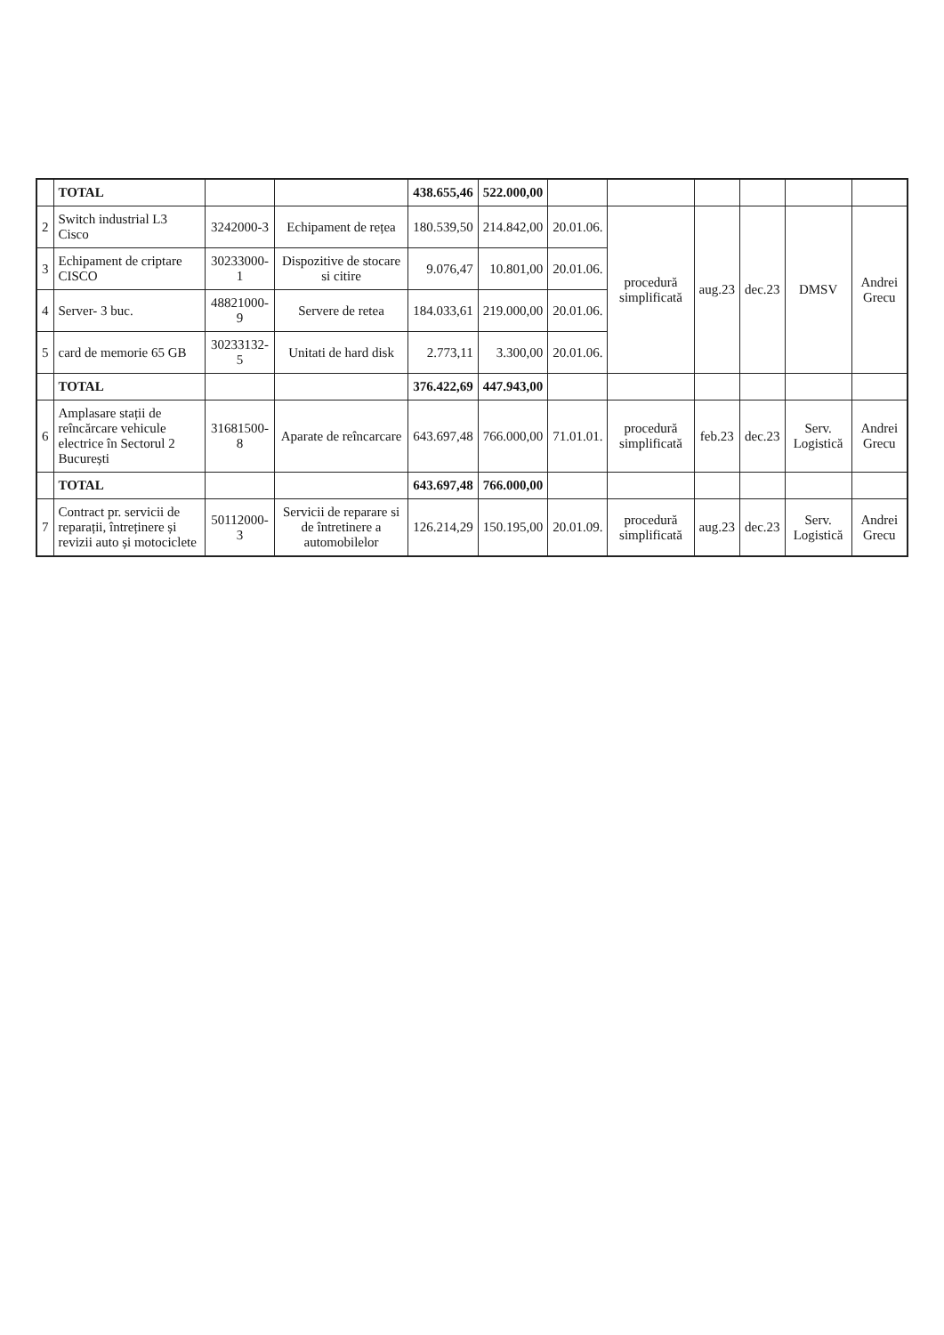| | TOTAL | | | 438.655,46 | 522.000,00 | | | | | | |
| 2 | Switch industrial L3 Cisco | 3242000-3 | Echipament de rețea | 180.539,50 | 214.842,00 | 20.01.06. | procedură simplificată | aug.23 | dec.23 | DMSV | Andrei Grecu |
| 3 | Echipament de criptare CISCO | 30233000-1 | Dispozitive de stocare si citire | 9.076,47 | 10.801,00 | 20.01.06. | | | | | |
| 4 | Server- 3 buc. | 48821000-9 | Servere de retea | 184.033,61 | 219.000,00 | 20.01.06. | | | | | |
| 5 | card de memorie 65 GB | 30233132-5 | Unitati de hard disk | 2.773,11 | 3.300,00 | 20.01.06. | | | | | |
| | TOTAL | | | 376.422,69 | 447.943,00 | | | | | | |
| 6 | Amplasare stații de reîncărcare vehicule electrice în Sectorul 2 București | 31681500-8 | Aparate de reîncarcare | 643.697,48 | 766.000,00 | 71.01.01. | procedură simplificată | feb.23 | dec.23 | Serv. Logistică | Andrei Grecu |
| | TOTAL | | | 643.697,48 | 766.000,00 | | | | | | |
| 7 | Contract pr. servicii de reparații, întreținere și revizii auto și motociclete | 50112000-3 | Servicii de reparare si de întretinere a automobilelor | 126.214,29 | 150.195,00 | 20.01.09. | procedură simplificată | aug.23 | dec.23 | Serv. Logistică | Andrei Grecu |